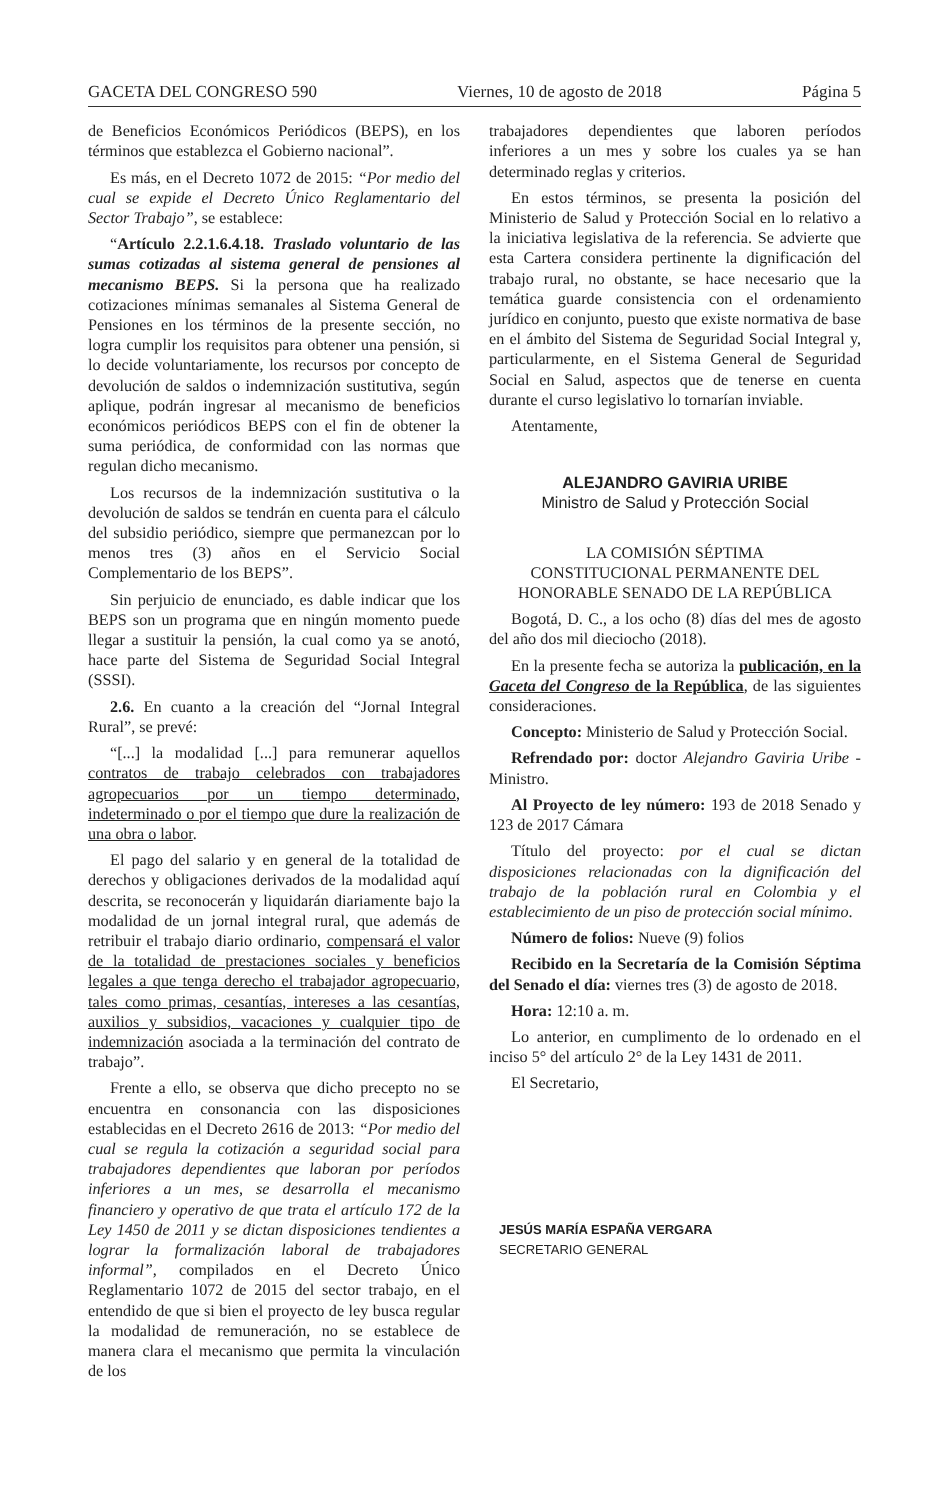GACETA DEL CONGRESO 590 Viernes, 10 de agosto de 2018 Página 5
de Beneficios Económicos Periódicos (BEPS), en los términos que establezca el Gobierno nacional”.
Es más, en el Decreto 1072 de 2015: “Por medio del cual se expide el Decreto Único Reglamentario del Sector Trabajo”, se establece:
“Artículo 2.2.1.6.4.18. Traslado voluntario de las sumas cotizadas al sistema general de pensiones al mecanismo BEPS. Si la persona que ha realizado cotizaciones mínimas semanales al Sistema General de Pensiones en los términos de la presente sección, no logra cumplir los requisitos para obtener una pensión, si lo decide voluntariamente, los recursos por concepto de devolución de saldos o indemnización sustitutiva, según aplique, podrán ingresar al mecanismo de beneficios económicos periódicos BEPS con el fin de obtener la suma periódica, de conformidad con las normas que regulan dicho mecanismo.
Los recursos de la indemnización sustitutiva o la devolución de saldos se tendrán en cuenta para el cálculo del subsidio periódico, siempre que permanezcan por lo menos tres (3) años en el Servicio Social Complementario de los BEPS”.
Sin perjuicio de enunciado, es dable indicar que los BEPS son un programa que en ningún momento puede llegar a sustituir la pensión, la cual como ya se anotó, hace parte del Sistema de Seguridad Social Integral (SSSI).
2.6. En cuanto a la creación del “Jornal Integral Rural”, se prevé:
“[...] la modalidad [...] para remunerar aquellos contratos de trabajo celebrados con trabajadores agropecuarios por un tiempo determinado, indeterminado o por el tiempo que dure la realización de una obra o labor.
El pago del salario y en general de la totalidad de derechos y obligaciones derivados de la modalidad aquí descrita, se reconocerán y liquidarán diariamente bajo la modalidad de un jornal integral rural, que además de retribuir el trabajo diario ordinario, compensará el valor de la totalidad de prestaciones sociales y beneficios legales a que tenga derecho el trabajador agropecuario, tales como primas, cesantías, intereses a las cesantías, auxilios y subsidios, vacaciones y cualquier tipo de indemnización asociada a la terminación del contrato de trabajo”.
Frente a ello, se observa que dicho precepto no se encuentra en consonancia con las disposiciones establecidas en el Decreto 2616 de 2013: “Por medio del cual se regula la cotización a seguridad social para trabajadores dependientes que laboran por períodos inferiores a un mes, se desarrolla el mecanismo financiero y operativo de que trata el artículo 172 de la Ley 1450 de 2011 y se dictan disposiciones tendientes a lograr la formalización laboral de trabajadores informal”, compilados en el Decreto Único Reglamentario 1072 de 2015 del sector trabajo, en el entendido de que si bien el proyecto de ley busca regular la modalidad de remuneración, no se establece de manera clara el mecanismo que permita la vinculación de los
trabajadores dependientes que laboren períodos inferiores a un mes y sobre los cuales ya se han determinado reglas y criterios.
En estos términos, se presenta la posición del Ministerio de Salud y Protección Social en lo relativo a la iniciativa legislativa de la referencia. Se advierte que esta Cartera considera pertinente la dignificación del trabajo rural, no obstante, se hace necesario que la temática guarde consistencia con el ordenamiento jurídico en conjunto, puesto que existe normativa de base en el ámbito del Sistema de Seguridad Social Integral y, particularmente, en el Sistema General de Seguridad Social en Salud, aspectos que de tenerse en cuenta durante el curso legislativo lo tornarían inviable.
Atentamente,
ALEJANDRO GAVIRIA URIBE
Ministro de Salud y Protección Social
LA COMISIÓN SÉPTIMA
CONSTITUCIONAL PERMANENTE DEL
HONORABLE SENADO DE LA REPÚBLICA
Bogotá, D. C., a los ocho (8) días del mes de agosto del año dos mil dieciocho (2018).
En la presente fecha se autoriza la publicación, en la Gaceta del Congreso de la República, de las siguientes consideraciones.
Concepto: Ministerio de Salud y Protección Social.
Refrendado por: doctor Alejandro Gaviria Uribe - Ministro.
Al Proyecto de ley número: 193 de 2018 Senado y 123 de 2017 Cámara
Título del proyecto: por el cual se dictan disposiciones relacionadas con la dignificación del trabajo de la población rural en Colombia y el establecimiento de un piso de protección social mínimo.
Número de folios: Nueve (9) folios
Recibido en la Secretaría de la Comisión Séptima del Senado el día: viernes tres (3) de agosto de 2018.
Hora: 12:10 a. m.
Lo anterior, en cumplimento de lo ordenado en el inciso 5° del artículo 2° de la Ley 1431 de 2011.
El Secretario,
JESÚS MARÍA ESPAÑA VERGARA
SECRETARIO GENERAL